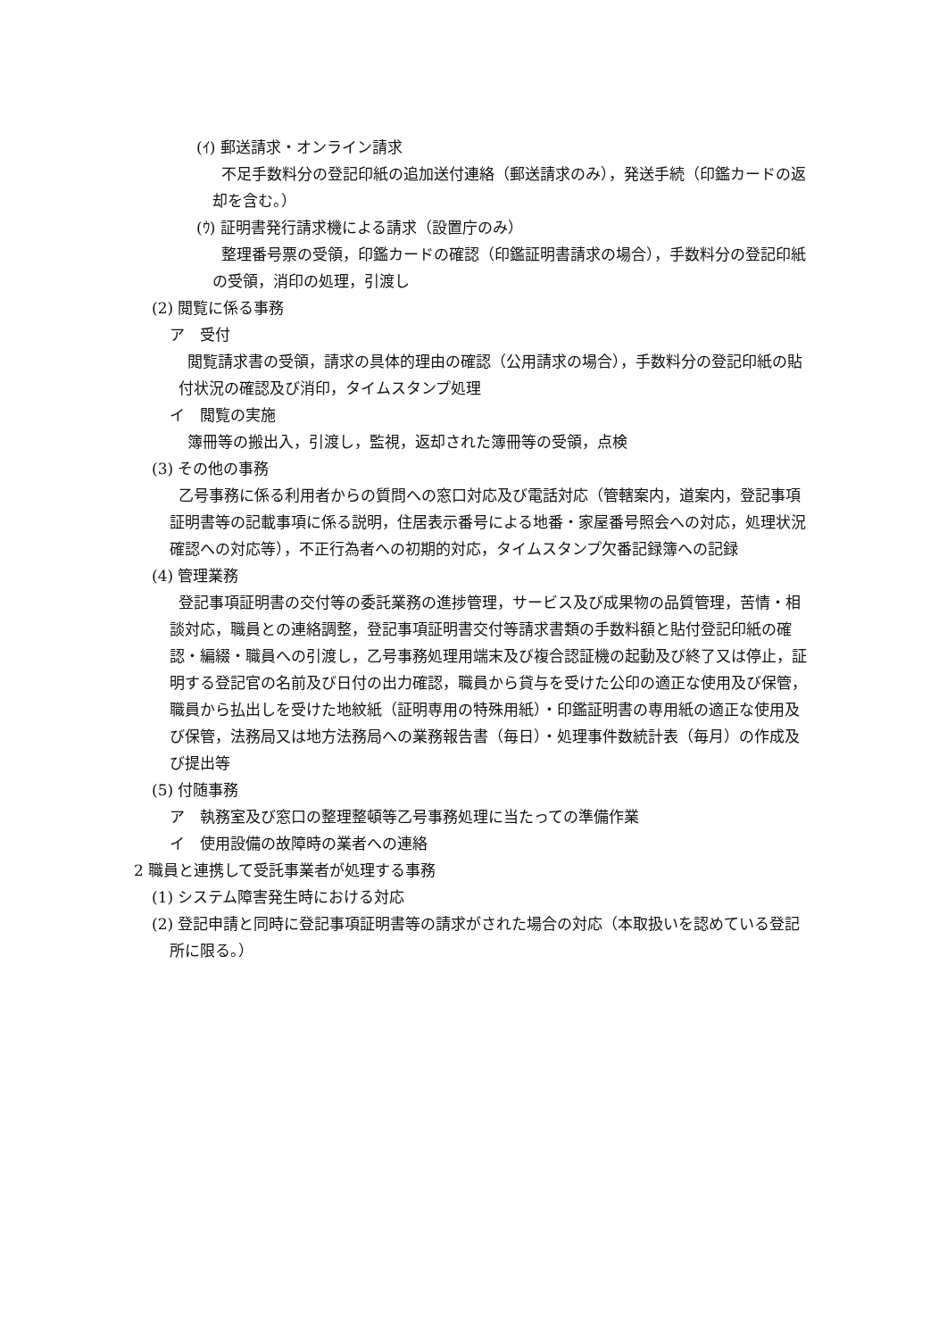(ｲ) 郵送請求・オンライン請求
不足手数料分の登記印紙の追加送付連絡（郵送請求のみ），発送手続（印鑑カードの返却を含む。）
(ｳ) 証明書発行請求機による請求（設置庁のみ）
整理番号票の受領，印鑑カードの確認（印鑑証明書請求の場合），手数料分の登記印紙の受領，消印の処理，引渡し
(2) 閲覧に係る事務
ア　受付
閲覧請求書の受領，請求の具体的理由の確認（公用請求の場合），手数料分の登記印紙の貼付状況の確認及び消印，タイムスタンプ処理
イ　閲覧の実施
簿冊等の搬出入，引渡し，監視，返却された簿冊等の受領，点検
(3) その他の事務
乙号事務に係る利用者からの質問への窓口対応及び電話対応（管轄案内，道案内，登記事項証明書等の記載事項に係る説明，住居表示番号による地番・家屋番号照会への対応，処理状況確認への対応等），不正行為者への初期的対応，タイムスタンプ欠番記録簿への記録
(4) 管理業務
登記事項証明書の交付等の委託業務の進捗管理，サービス及び成果物の品質管理，苦情・相談対応，職員との連絡調整，登記事項証明書交付等請求書類の手数料額と貼付登記印紙の確認・編綴・職員への引渡し，乙号事務処理用端末及び複合認証機の起動及び終了又は停止，証明する登記官の名前及び日付の出力確認，職員から貸与を受けた公印の適正な使用及び保管，職員から払出しを受けた地紋紙（証明専用の特殊用紙）・印鑑証明書の専用紙の適正な使用及び保管，法務局又は地方法務局への業務報告書（毎日）・処理事件数統計表（毎月）の作成及び提出等
(5) 付随事務
ア　執務室及び窓口の整理整頓等乙号事務処理に当たっての準備作業
イ　使用設備の故障時の業者への連絡
2 職員と連携して受託事業者が処理する事務
(1) システム障害発生時における対応
(2) 登記申請と同時に登記事項証明書等の請求がされた場合の対応（本取扱いを認めている登記所に限る。）